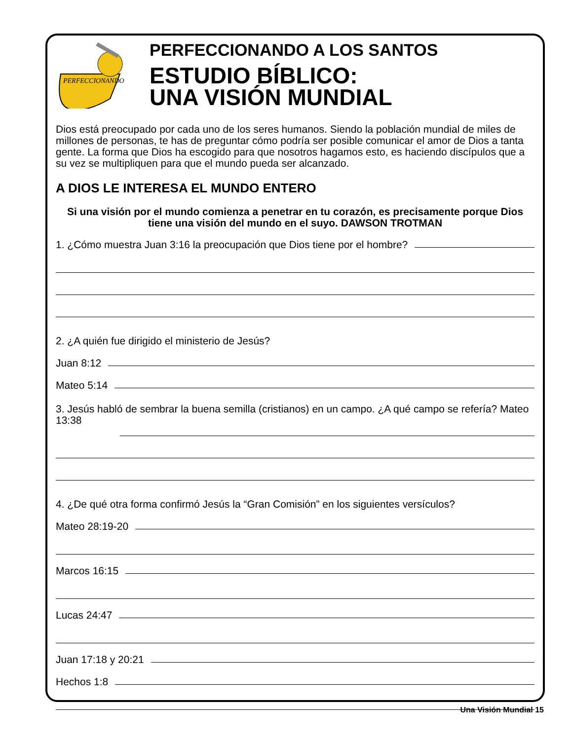PERFECCIONANDO
PERFECCIONANDO A LOS SANTOS
ESTUDIO BÍBLICO:
UNA VISIÓN MUNDIAL
Dios está preocupado por cada uno de los seres humanos. Siendo la población mundial de miles de millones de personas, te has de preguntar cómo podría ser posible comunicar el amor de Dios a tanta gente. La forma que Dios ha escogido para que nosotros hagamos esto, es haciendo discípulos que a su vez se multipliquen para que el mundo pueda ser alcanzado.
A DIOS LE INTERESA EL MUNDO ENTERO
Si una visión por el mundo comienza a penetrar en tu corazón, es precisamente porque Dios tiene una visión del mundo en el suyo. DAWSON TROTMAN
1. ¿Cómo muestra Juan 3:16 la preocupación que Dios tiene por el hombre?
2. ¿A quién fue dirigido el ministerio de Jesús?
Juan 8:12
Mateo 5:14
3. Jesús habló de sembrar la buena semilla (cristianos) en un campo. ¿A qué campo se refería? Mateo 13:38
4. ¿De qué otra forma confirmó Jesús la “Gran Comisión” en los siguientes versículos?
Mateo 28:19-20
Marcos 16:15
Lucas 24:47
Juan 17:18 y 20:21
Hechos 1:8
Una Visión Mundial 15